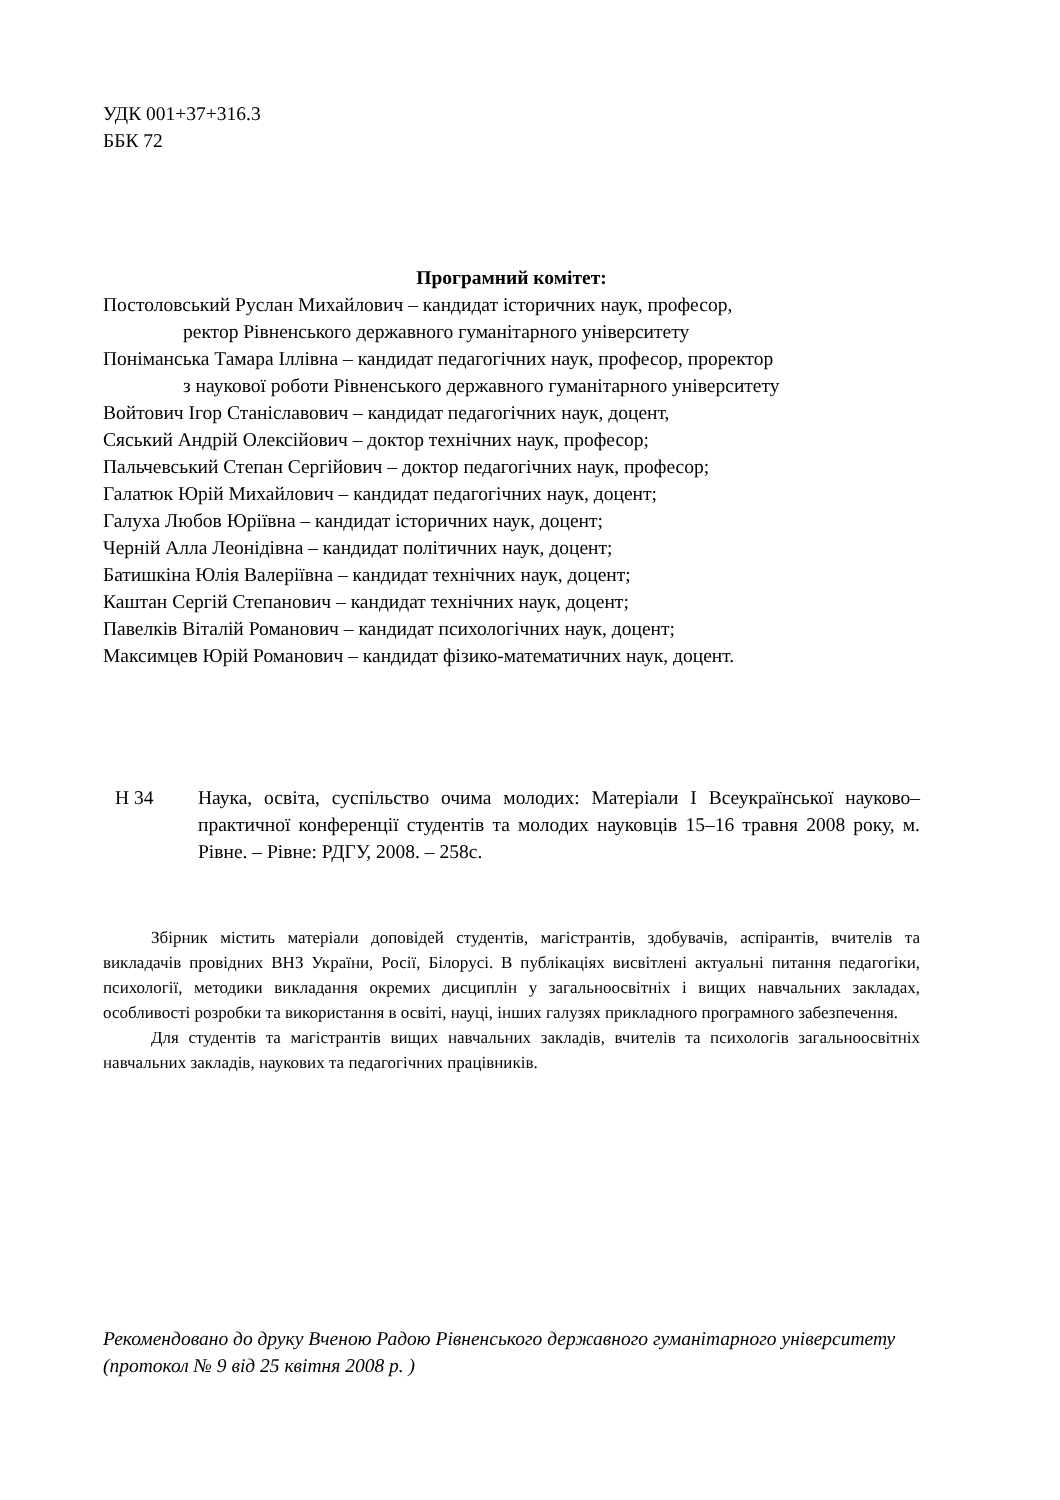УДК 001+37+316.3
ББК 72
Програмний комітет:
Постоловський Руслан Михайлович – кандидат історичних наук, професор,
ректор Рівненського державного гуманітарного університету
Поніманська Тамара Іллівна – кандидат педагогічних наук, професор, проректор
з наукової роботи Рівненського державного гуманітарного університету
Войтович Ігор Станіславович – кандидат педагогічних наук, доцент,
Сяський Андрій Олексійович – доктор технічних наук, професор;
Пальчевський Степан Сергійович – доктор педагогічних наук, професор;
Галатюк Юрій Михайлович – кандидат педагогічних наук, доцент;
Галуха Любов Юріївна – кандидат історичних наук, доцент;
Черній Алла Леонідівна – кандидат політичних наук, доцент;
Батишкіна Юлія Валеріївна – кандидат технічних наук, доцент;
Каштан Сергій Степанович – кандидат технічних наук, доцент;
Павелків Віталій Романович – кандидат психологічних наук, доцент;
Максимцев Юрій Романович – кандидат фізико-математичних наук, доцент.
Н 34 Наука, освіта, суспільство очима молодих: Матеріали І Всеукраїнської науково–практичної конференції студентів та молодих науковців 15–16 травня 2008 року, м. Рівне. – Рівне: РДГУ, 2008. – 258с.
Збірник містить матеріали доповідей студентів, магістрантів, здобувачів, аспірантів, вчителів та викладачів провідних ВНЗ України, Росії, Білорусі. В публікаціях висвітлені актуальні питання педагогіки, психології, методики викладання окремих дисциплін у загальноосвітніх і вищих навчальних закладах, особливості розробки та використання в освіті, науці, інших галузях прикладного програмного забезпечення.
Для студентів та магістрантів вищих навчальних закладів, вчителів та психологів загальноосвітніх навчальних закладів, наукових та педагогічних працівників.
Рекомендовано до друку Вченою Радою Рівненського державного гуманітарного університету (протокол № 9 від 25 квітня 2008 р. )